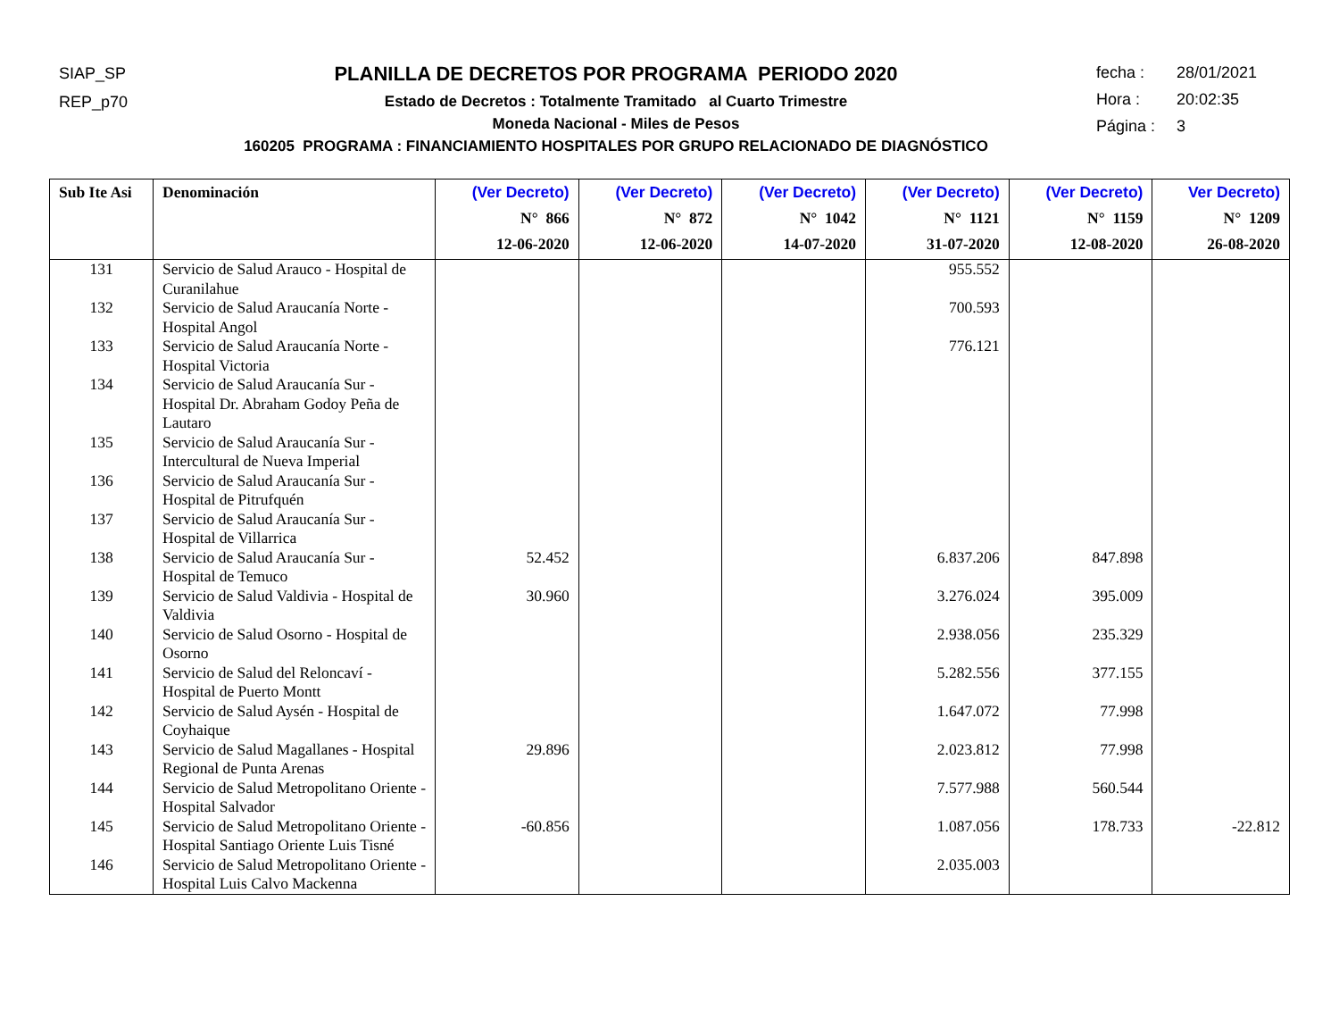SIAP_SP
REP_p70
PLANILLA DE DECRETOS POR PROGRAMA PERIODO 2020
Estado de Decretos : Totalmente Tramitado al Cuarto Trimestre
Moneda Nacional - Miles de Pesos
160205 PROGRAMA : FINANCIAMIENTO HOSPITALES POR GRUPO RELACIONADO DE DIAGNÓSTICO
fecha : 28/01/2021
Hora : 20:02:35
Página : 3
| Sub Ite Asi | Denominación | (Ver Decreto) N° 866 12-06-2020 | (Ver Decreto) N° 872 12-06-2020 | (Ver Decreto) N° 1042 14-07-2020 | (Ver Decreto) N° 1121 31-07-2020 | (Ver Decreto) N° 1159 12-08-2020 | Ver Decreto) N° 1209 26-08-2020 |
| --- | --- | --- | --- | --- | --- | --- | --- |
| 131 | Servicio de Salud Arauco - Hospital de Curanilahue | | | | 955.552 | | |
| 132 | Servicio de Salud Araucanía Norte - Hospital Angol | | | | 700.593 | | |
| 133 | Servicio de Salud Araucanía Norte - Hospital Victoria | | | | 776.121 | | |
| 134 | Servicio de Salud Araucanía Sur - Hospital Dr. Abraham Godoy Peña de Lautaro | | | | | | |
| 135 | Servicio de Salud Araucanía Sur - Intercultural de Nueva Imperial | | | | | | |
| 136 | Servicio de Salud Araucanía Sur - Hospital de Pitrufquén | | | | | | |
| 137 | Servicio de Salud Araucanía Sur - Hospital de Villarrica | | | | | | |
| 138 | Servicio de Salud Araucanía Sur - Hospital de Temuco | 52.452 | | | 6.837.206 | 847.898 | |
| 139 | Servicio de Salud Valdivia - Hospital de Valdivia | 30.960 | | | 3.276.024 | 395.009 | |
| 140 | Servicio de Salud Osorno - Hospital de Osorno | | | | 2.938.056 | 235.329 | |
| 141 | Servicio de Salud del Reloncaví - Hospital de Puerto Montt | | | | 5.282.556 | 377.155 | |
| 142 | Servicio de Salud Aysén - Hospital de Coyhaique | | | | 1.647.072 | 77.998 | |
| 143 | Servicio de Salud Magallanes - Hospital Regional de Punta Arenas | 29.896 | | | 2.023.812 | 77.998 | |
| 144 | Servicio de Salud Metropolitano Oriente - Hospital Salvador | | | | 7.577.988 | 560.544 | |
| 145 | Servicio de Salud Metropolitano Oriente - Hospital Santiago Oriente Luis Tisné | -60.856 | | | 1.087.056 | 178.733 | -22.812 |
| 146 | Servicio de Salud Metropolitano Oriente - Hospital Luis Calvo Mackenna | | | | 2.035.003 | | |